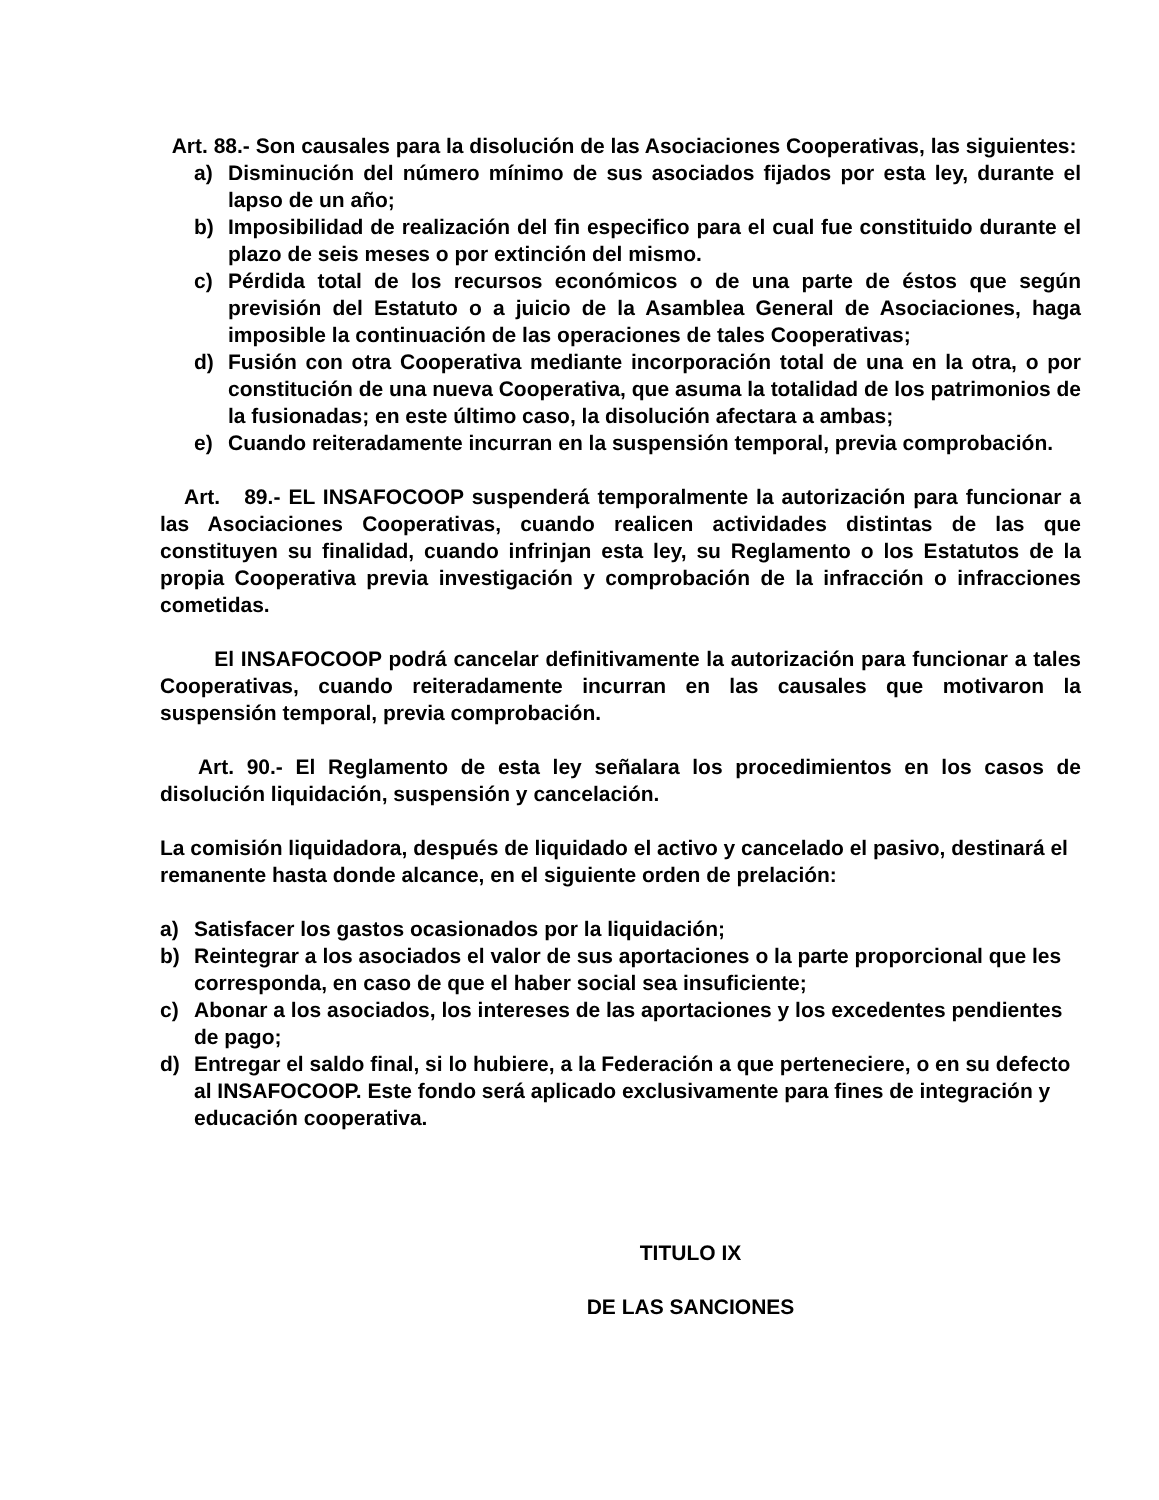Art. 88.- Son causales para la disolución de las Asociaciones Cooperativas, las siguientes:
a) Disminución del número mínimo de sus asociados fijados por esta ley, durante el lapso de un año;
b) Imposibilidad de realización del fin especifico para el cual fue constituido durante el plazo de seis meses o por extinción del mismo.
c) Pérdida total de los recursos económicos o de una parte de éstos que según previsión del Estatuto o a juicio de la Asamblea General de Asociaciones, haga imposible la continuación de las operaciones de tales Cooperativas;
d) Fusión con otra Cooperativa mediante incorporación total de una en la otra, o por constitución de una nueva Cooperativa, que asuma la totalidad de los patrimonios de la fusionadas; en este último caso, la disolución afectara a ambas;
e) Cuando reiteradamente incurran en la suspensión temporal, previa comprobación.
Art. 89.- EL INSAFOCOOP suspenderá temporalmente la autorización para funcionar a las Asociaciones Cooperativas, cuando realicen actividades distintas de las que constituyen su finalidad, cuando infrinjan esta ley, su Reglamento o los Estatutos de la propia Cooperativa previa investigación y comprobación de la infracción o infracciones cometidas.
El INSAFOCOOP podrá cancelar definitivamente la autorización para funcionar a tales Cooperativas, cuando reiteradamente incurran en las causales que motivaron la suspensión temporal, previa comprobación.
Art. 90.- El Reglamento de esta ley señalara los procedimientos en los casos de disolución liquidación, suspensión y cancelación.
La comisión liquidadora, después de liquidado el activo y cancelado el pasivo, destinará el remanente hasta donde alcance, en el siguiente orden de prelación:
a) Satisfacer los gastos ocasionados por la liquidación;
b) Reintegrar a los asociados el valor de sus aportaciones o la parte proporcional que les corresponda, en caso de que el haber social sea insuficiente;
c) Abonar a los asociados, los intereses de las aportaciones y los excedentes pendientes de pago;
d) Entregar el saldo final, si lo hubiere, a la Federación a que perteneciere, o en su defecto al INSAFOCOOP. Este fondo será aplicado exclusivamente para fines de integración y educación cooperativa.
TITULO IX
DE LAS SANCIONES